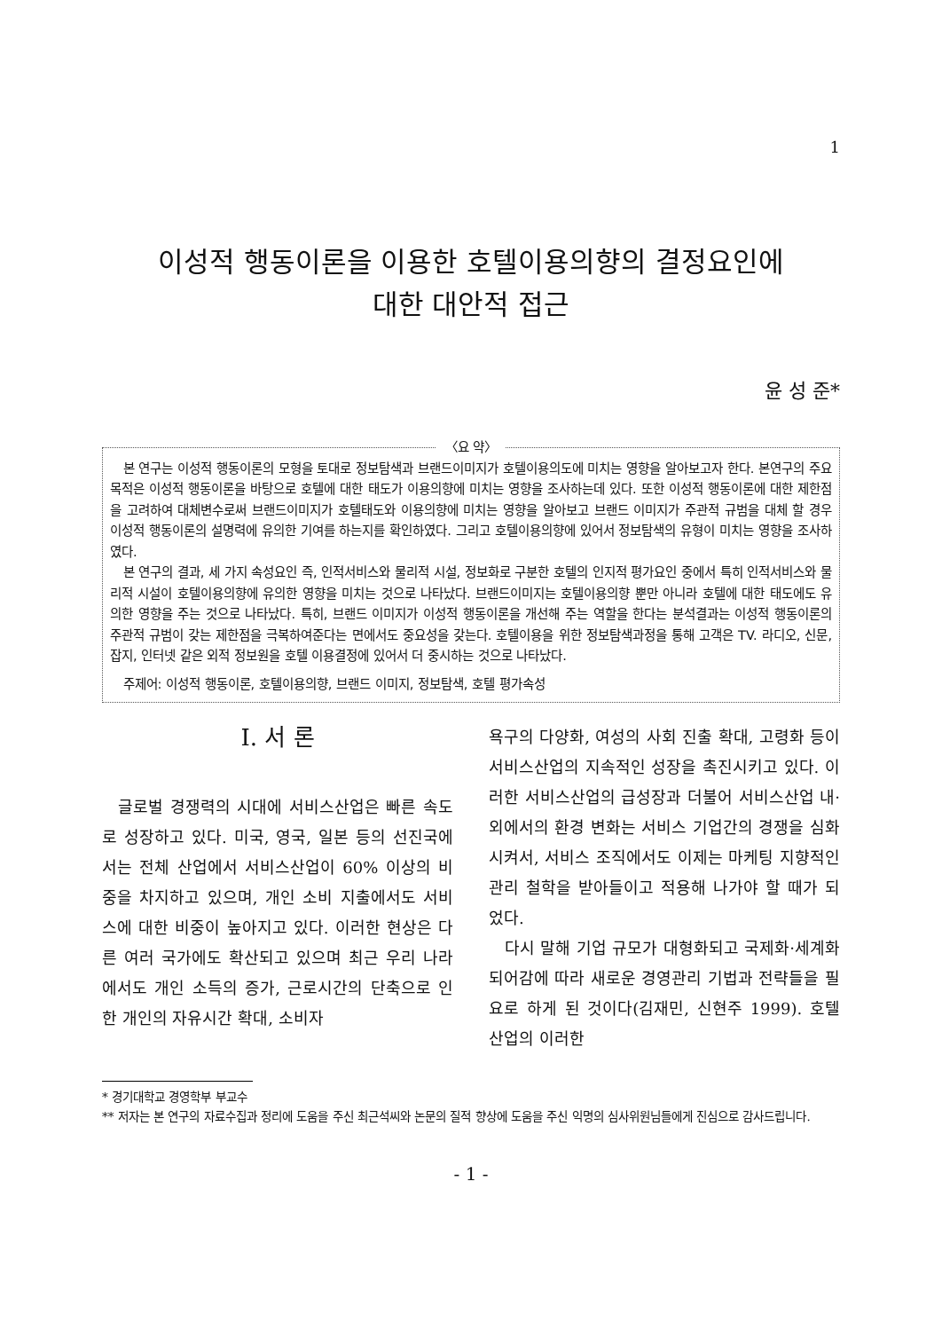1
이성적 행동이론을 이용한 호텔이용의향의 결정요인에
대한 대안적 접근
윤 성 준*
〈요 약〉
본 연구는 이성적 행동이론의 모형을 토대로 정보탐색과 브랜드이미지가 호텔이용의도에 미치는 영향을 알아보고자 한다. 본연구의 주요 목적은 이성적 행동이론을 바탕으로 호텔에 대한 태도가 이용의향에 미치는 영향을 조사하는데 있다. 또한 이성적 행동이론에 대한 제한점을 고려하여 대체변수로써 브랜드이미지가 호텔태도와 이용의향에 미치는 영향을 알아보고 브랜드 이미지가 주관적 규범을 대체 할 경우 이성적 행동이론의 설명력에 유의한 기여를 하는지를 확인하였다. 그리고 호텔이용의향에 있어서 정보탐색의 유형이 미치는 영향을 조사하였다.
본 연구의 결과, 세 가지 속성요인 즉, 인적서비스와 물리적 시설, 정보화로 구분한 호텔의 인지적 평가요인 중에서 특히 인적서비스와 물리적 시설이 호텔이용의향에 유의한 영향을 미치는 것으로 나타났다. 브랜드이미지는 호텔이용의향 뿐만 아니라 호텔에 대한 태도에도 유의한 영향을 주는 것으로 나타났다. 특히, 브랜드 이미지가 이성적 행동이론을 개선해 주는 역할을 한다는 분석결과는 이성적 행동이론의 주관적 규범이 갖는 제한점을 극복하여준다는 면에서도 중요성을 갖는다. 호텔이용을 위한 정보탐색과정을 통해 고객은 TV. 라디오, 신문, 잡지, 인터넷 같은 외적 정보원을 호텔 이용결정에 있어서 더 중시하는 것으로 나타났다.
주제어: 이성적 행동이론, 호텔이용의향, 브랜드 이미지, 정보탐색, 호텔 평가속성
Ⅰ. 서 론
글로벌 경쟁력의 시대에 서비스산업은 빠른 속도로 성장하고 있다. 미국, 영국, 일본 등의 선진국에서는 전체 산업에서 서비스산업이 60% 이상의 비중을 차지하고 있으며, 개인 소비 지출에서도 서비스에 대한 비중이 높아지고 있다. 이러한 현상은 다른 여러 국가에도 확산되고 있으며 최근 우리 나라에서도 개인 소득의 증가, 근로시간의 단축으로 인한 개인의 자유시간 확대, 소비자
욕구의 다양화, 여성의 사회 진출 확대, 고령화 등이 서비스산업의 지속적인 성장을 촉진시키고 있다. 이러한 서비스산업의 급성장과 더불어 서비스산업 내·외에서의 환경 변화는 서비스 기업간의 경쟁을 심화시켜서, 서비스 조직에서도 이제는 마케팅 지향적인 관리 철학을 받아들이고 적용해 나가야 할 때가 되었다.
다시 말해 기업 규모가 대형화되고 국제화·세계화 되어감에 따라 새로운 경영관리 기법과 전략들을 필요로 하게 된 것이다(김재민, 신현주 1999). 호텔 산업의 이러한
* 경기대학교 경영학부 부교수
** 저자는 본 연구의 자료수집과 정리에 도움을 주신 최근석씨와 논문의 질적 향상에 도움을 주신 익명의 심사위원님들에게 진심으로 감사드립니다.
- 1 -